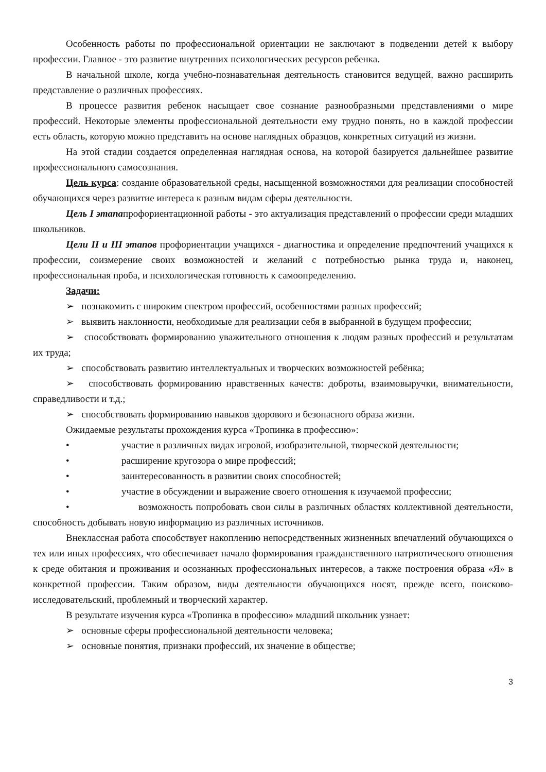Особенность работы по профессиональной ориентации не заключают в подведении детей к выбору профессии. Главное - это развитие внутренних психологических ресурсов ребенка.
В начальной школе, когда учебно-познавательная деятельность становится ведущей, важно расширить представление о различных профессиях.
В процессе развития ребенок насыщает свое сознание разнообразными представлениями о мире профессий. Некоторые элементы профессиональной деятельности ему трудно понять, но в каждой профессии есть область, которую можно представить на основе наглядных образцов, конкретных ситуаций из жизни.
На этой стадии создается определенная наглядная основа, на которой базируется дальнейшее развитие профессионального самосознания.
Цель курса: создание образовательной среды, насыщенной возможностями для реализации способностей обучающихся через развитие интереса к разным видам сферы деятельности.
Цель I этапапрофориентационной работы - это актуализация представлений о профессии среди младших школьников.
Цели II и III этапов профориентации учащихся - диагностика и определение предпочтений учащихся к профессии, соизмерение своих возможностей и желаний с потребностью рынка труда и, наконец, профессиональная проба, и психологическая готовность к самоопределению.
Задачи:
➢ познакомить с широким спектром профессий, особенностями разных профессий;
➢ выявить наклонности, необходимые для реализации себя в выбранной в будущем профессии;
➢ способствовать формированию уважительного отношения к людям разных профессий и результатам их труда;
➢ способствовать развитию интеллектуальных и творческих возможностей ребёнка;
➢ способствовать формированию нравственных качеств: доброты, взаимовыручки, внимательности, справедливости и т.д.;
➢ способствовать формированию навыков здорового и безопасного образа жизни.
Ожидаемые результаты прохождения курса «Тропинка в профессию»:
• участие в различных видах игровой, изобразительной, творческой деятельности;
• расширение кругозора о мире профессий;
• заинтересованность в развитии своих способностей;
• участие в обсуждении и выражение своего отношения к изучаемой профессии;
• возможность попробовать свои силы в различных областях коллективной деятельности, способность добывать новую информацию из различных источников.
Внеклассная работа способствует накоплению непосредственных жизненных впечатлений обучающихся о тех или иных профессиях, что обеспечивает начало формирования гражданственного патриотического отношения к среде обитания и проживания и осознанных профессиональных интересов, а также построения образа «Я» в конкретной профессии. Таким образом, виды деятельности обучающихся носят, прежде всего, поисково-исследовательский, проблемный и творческий характер.
В результате изучения курса «Тропинка в профессию» младший школьник узнает:
➢ основные сферы профессиональной деятельности человека;
➢ основные понятия, признаки профессий, их значение в обществе;
3